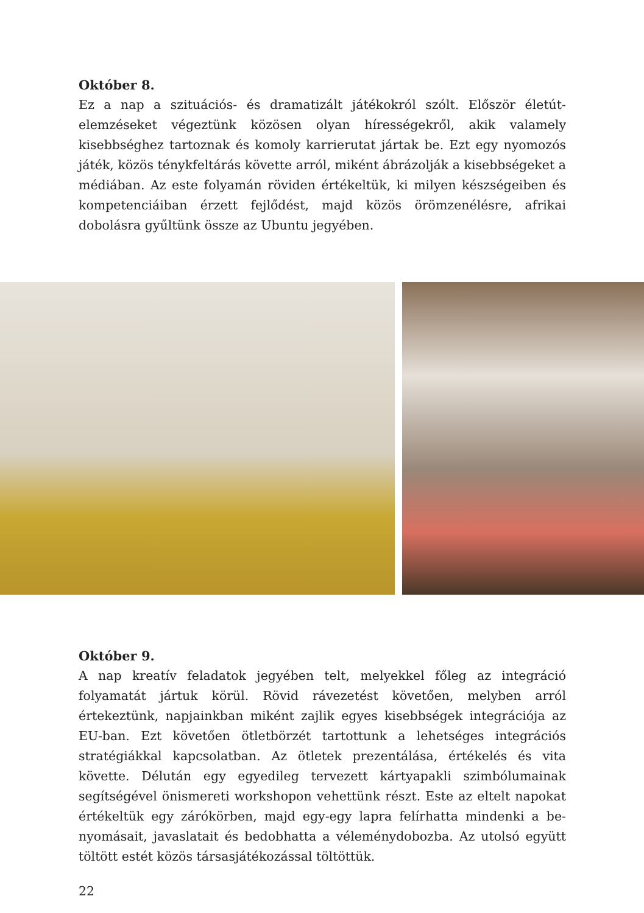Október 8.
Ez a nap a szituációs- és dramatizált játékokról szólt. Először életút-elemzéseket végeztünk közösen olyan hírességekről, akik valamely kisebbséghez tartoznak és komoly karrierutat jártak be. Ezt egy nyomozós játék, közös ténykfeltárás követte arról, miként ábrázolják a kisebbségeket a médiában. Az este folyamán röviden értékeltük, ki milyen készségeiben és kompetenciáiban érzett fejlődést, majd közös örömzenélésre, afrikai dobolásra gyűltünk össze az Ubuntu jegyében.
Október 9.
A nap kreatív feladatok jegyében telt, melyekkel főleg az integráció folyamatát jártuk körül. Rövid rávezetést követően, melyben arról értekeztünk, napjainkban miként zajlik egyes kisebbségek integrációja az EU-ban. Ezt követően ötletbörzét tartottunk a lehetséges integrációs stratégiákkal kapcsolatban. Az ötletek prezen­tálása, értékelés és vita követte. Délután egy egyedileg tervezett kártyapakli szim­bólumainak segítségével önismereti workshopon vehettünk részt. Este az eltelt napokat értékeltük egy zárókörben, majd egy-egy lapra felírhatta mindenki a be­nyomásait, javaslatait és bedobhatta a véleménydobozba. Az utolsó együtt töltött estét közös társasjátékozással töltöttük.
22